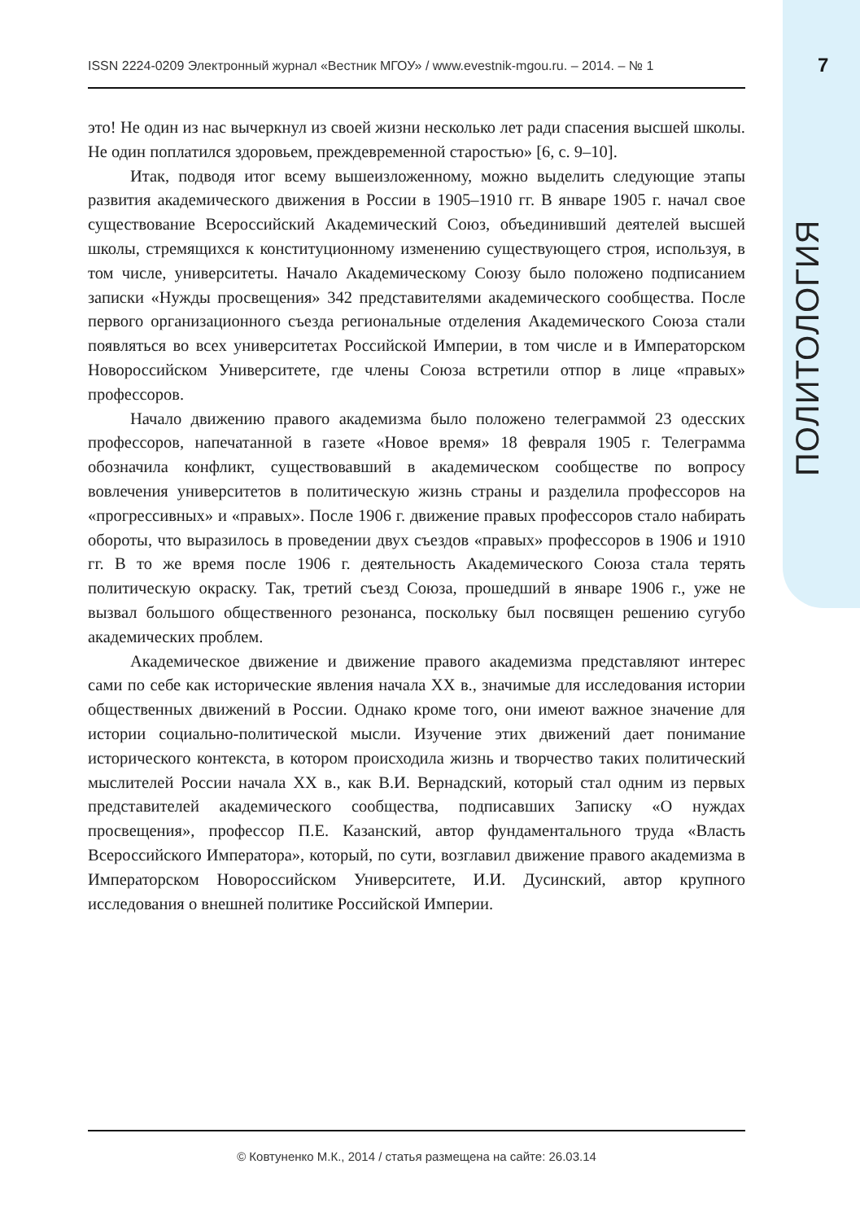ISSN 2224-0209 Электронный журнал «Вестник МГОУ» / www.evestnik-mgou.ru. – 2014. – № 1
7
ПОЛИТОЛОГИЯ
это! Не один из нас вычеркнул из своей жизни несколько лет ради спасения высшей школы. Не один поплатился здоровьем, преждевременной старостью» [6, с. 9–10].
Итак, подводя итог всему вышеизложенному, можно выделить следующие этапы развития академического движения в России в 1905–1910 гг. В январе 1905 г. начал свое существование Всероссийский Академический Союз, объединивший деятелей высшей школы, стремящихся к конституционному изменению существующего строя, используя, в том числе, университеты. Начало Академическому Союзу было положено подписанием записки «Нужды просвещения» 342 представителями академического сообщества. После первого организационного съезда региональные отделения Академического Союза стали появляться во всех университетах Российской Империи, в том числе и в Императорском Новороссийском Университете, где члены Союза встретили отпор в лице «правых» профессоров.
Начало движению правого академизма было положено телеграммой 23 одесских профессоров, напечатанной в газете «Новое время» 18 февраля 1905 г. Телеграмма обозначила конфликт, существовавший в академическом сообществе по вопросу вовлечения университетов в политическую жизнь страны и разделила профессоров на «прогрессивных» и «правых». После 1906 г. движение правых профессоров стало набирать обороты, что выразилось в проведении двух съездов «правых» профессоров в 1906 и 1910 гг. В то же время после 1906 г. деятельность Академического Союза стала терять политическую окраску. Так, третий съезд Союза, прошедший в январе 1906 г., уже не вызвал большого общественного резонанса, поскольку был посвящен решению сугубо академических проблем.
Академическое движение и движение правого академизма представляют интерес сами по себе как исторические явления начала XX в., значимые для исследования истории общественных движений в России. Однако кроме того, они имеют важное значение для истории социально-политической мысли. Изучение этих движений дает понимание исторического контекста, в котором происходила жизнь и творчество таких политический мыслителей России начала XX в., как В.И. Вернадский, который стал одним из первых представителей академического сообщества, подписавших Записку «О нуждах просвещения», профессор П.Е. Казанский, автор фундаментального труда «Власть Всероссийского Императора», который, по сути, возглавил движение правого академизма в Императорском Новороссийском Университете, И.И. Дусинский, автор крупного исследования о внешней политике Российской Империи.
© Ковтуненко М.К., 2014 / статья размещена на сайте: 26.03.14